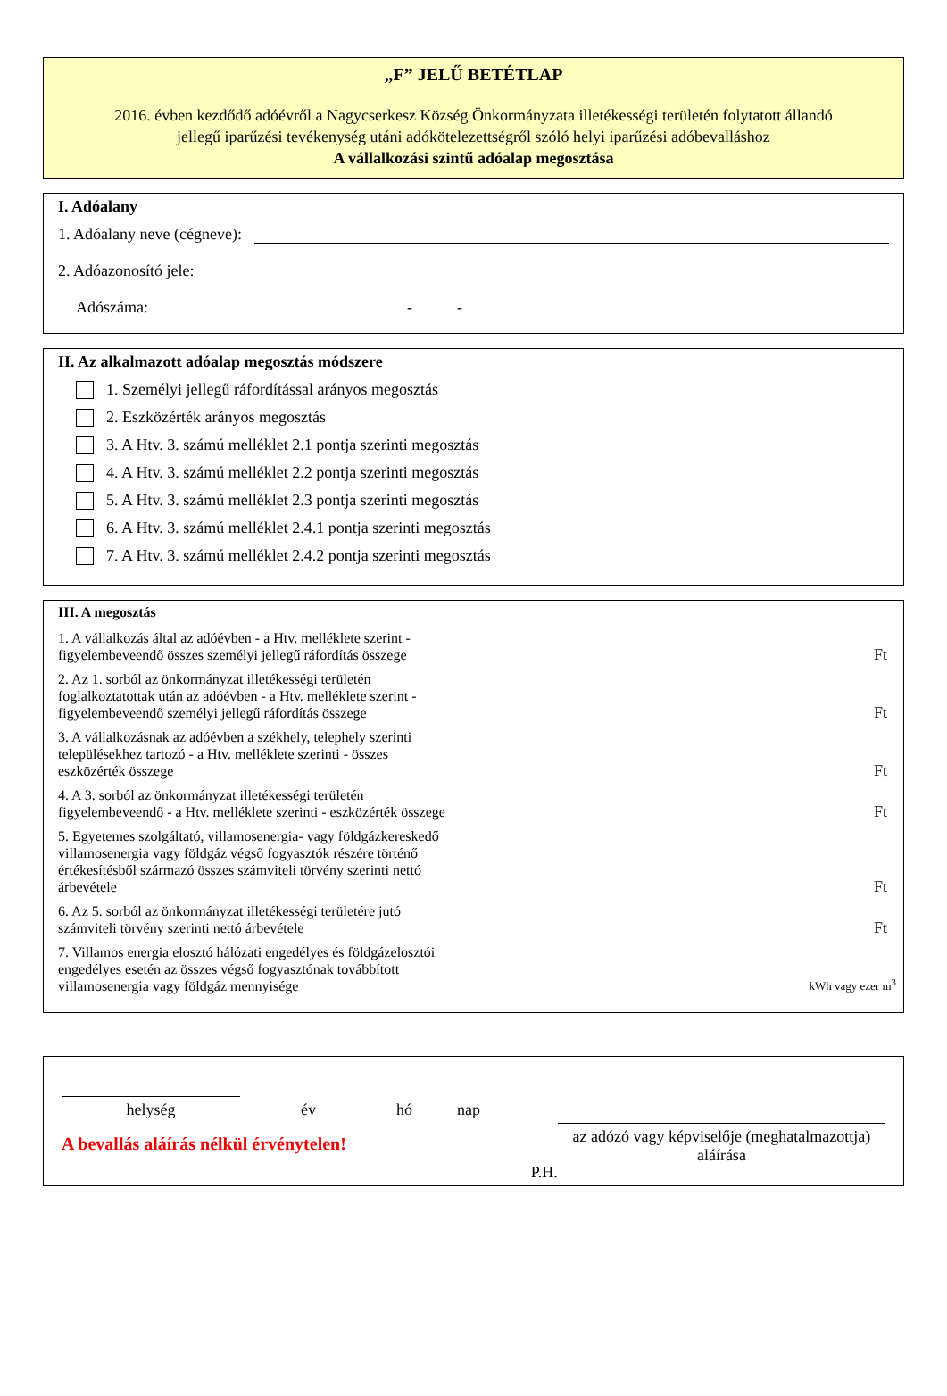„F” JELŰ BETÉTLAP
2016. évben kezdődő adóévről a Nagycserkesz Község Önkormányzata illetékességi területén folytatott állandó jellegű iparűzési tevékenység utáni adókötelezettségről szóló helyi iparűzési adóbevalláshoz
A vállalkozási szintű adóalap megosztása
I. Adóalany
1. Adóalany neve (cégneve):
2. Adóazonosító jele:
Adószáma: - -
II. Az alkalmazott adóalap megosztás módszere
1. Személyi jellegű ráfordítással arányos megosztás
2. Eszközérték arányos megosztás
3. A Htv. 3. számú melléklet 2.1 pontja szerinti megosztás
4. A Htv. 3. számú melléklet 2.2 pontja szerinti megosztás
5. A Htv. 3. számú melléklet 2.3 pontja szerinti megosztás
6. A Htv. 3. számú melléklet 2.4.1 pontja szerinti megosztás
7. A Htv. 3. számú melléklet 2.4.2 pontja szerinti megosztás
III. A megosztás
1. A vállalkozás által az adóévben - a Htv. melléklete szerint - figyelembeveendő összes személyi jellegű ráfordítás összege
Ft
2. Az 1. sorból az önkormányzat illetékességi területén foglalkoztatottak után az adóévben - a Htv. melléklete szerint - figyelembeveendő személyi jellegű ráfordítás összege
Ft
3. A vállalkozásnak az adóévben a székhely, telephely szerinti településekhez tartozó - a Htv. melléklete szerinti - összes eszközérték összege
Ft
4. A 3. sorból az önkormányzat illetékességi területén figyelembeveendő - a Htv. melléklete szerinti - eszközérték összege
Ft
5. Egyetemes szolgáltató, villamosenergia- vagy földgázkereskedő villamosenergia vagy földgáz végső fogyasztók részére történő értékesítésből származó összes számviteli törvény szerinti nettó árbevétele
Ft
6. Az 5. sorból az önkormányzat illetékességi területére jutó számviteli törvény szerinti nettó árbevétele
Ft
7. Villamos energia elosztó hálózati engedélyes és földgázelosztói engedélyes esetén az összes végső fogyasztónak továbbított villamosenergia vagy földgáz mennyisége
kWh vagy ezer m<sup>3</sup>
helység
év hó nap
A bevallás aláírás nélkül érvénytelen!
P.H.
az adózó vagy képviselője (meghatalmazottja) aláírása